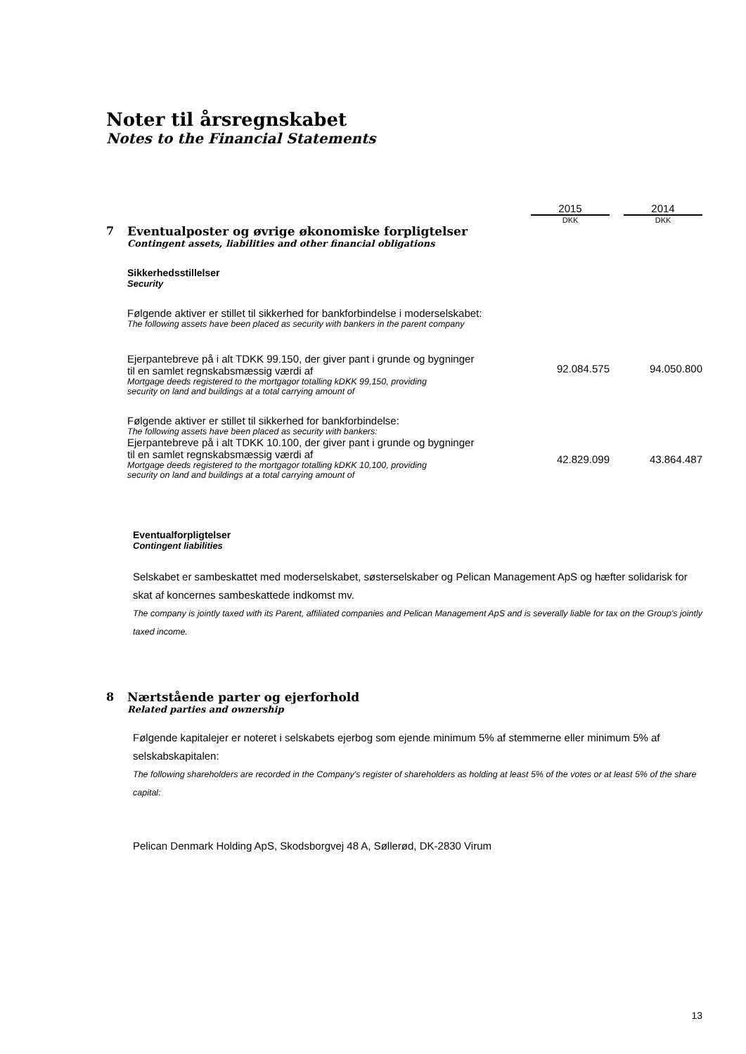Noter til årsregnskabet
Notes to the Financial Statements
| | | 2015 | | 2014 |
| | | DKK | | DKK |
| 7 | Eventualposter og øvrige økonomiske forpligtelser Contingent assets, liabilities and other financial obligations | | | |
| | Sikkerhedsstillelser Security | | | |
| | Følgende aktiver er stillet til sikkerhed for bankforbindelse i moderselskabet: The following assets have been placed as security with bankers in the parent company | | | |
| | Ejerpantebreve på i alt TDKK 99.150, der giver pant i grunde og bygninger til en samlet regnskabsmæssig værdi af Mortgage deeds registered to the mortgagor totalling kDKK 99,150, providing security on land and buildings at a total carrying amount of | 92.084.575 | | 94.050.800 |
| | Følgende aktiver er stillet til sikkerhed for bankforbindelse: The following assets have been placed as security with bankers: Ejerpantebreve på i alt TDKK 10.100, der giver pant i grunde og bygninger til en samlet regnskabsmæssig værdi af Mortgage deeds registered to the mortgagor totalling kDKK 10,100, providing security on land and buildings at a total carrying amount of | 42.829.099 | | 43.864.487 |
Eventualforpligtelser
Contingent liabilities
Selskabet er sambeskattet med moderselskabet, søsterselskaber og Pelican Management ApS og hæfter solidarisk for skat af koncernes sambeskattede indkomst mv.
The company is jointly taxed with its Parent, affiliated companies and Pelican Management ApS and is severally liable for tax on the Group's jointly taxed income.
| 8 | Nærtstående parter og ejerforhold Related parties and ownership |
Følgende kapitalejer er noteret i selskabets ejerbog som ejende minimum 5% af stemmerne eller minimum 5% af selskabskapitalen:
The following shareholders are recorded in the Company's register of shareholders as holding at least 5% of the votes or at least 5% of the share capital:
Pelican Denmark Holding ApS, Skodsborgvej 48 A, Søllerød, DK-2830 Virum
13